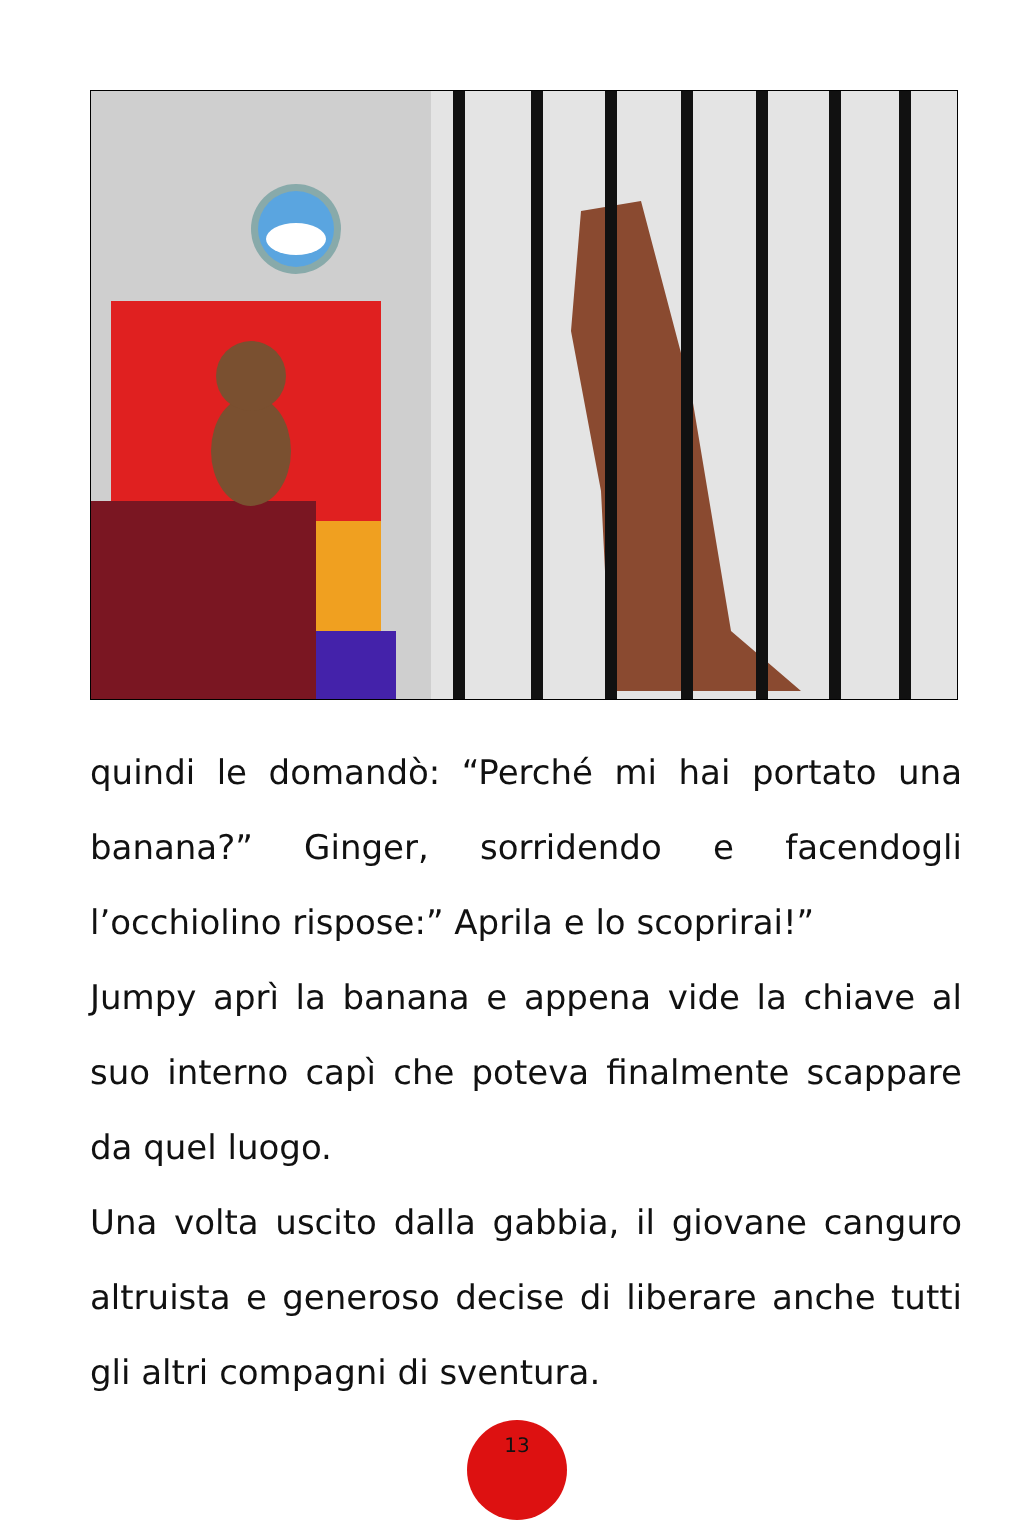quindi le domandò: “Perché mi hai portato una banana?” Ginger, sorridendo e facendogli l’occhiolino rispose:” Aprila e lo scoprirai!”
Jumpy aprì la banana e appena vide la chiave al suo interno capì che poteva finalmente scappare da quel luogo.
Una volta uscito dalla gabbia, il giovane canguro altruista e generoso decise di liberare anche tutti gli altri compagni di sventura.
13